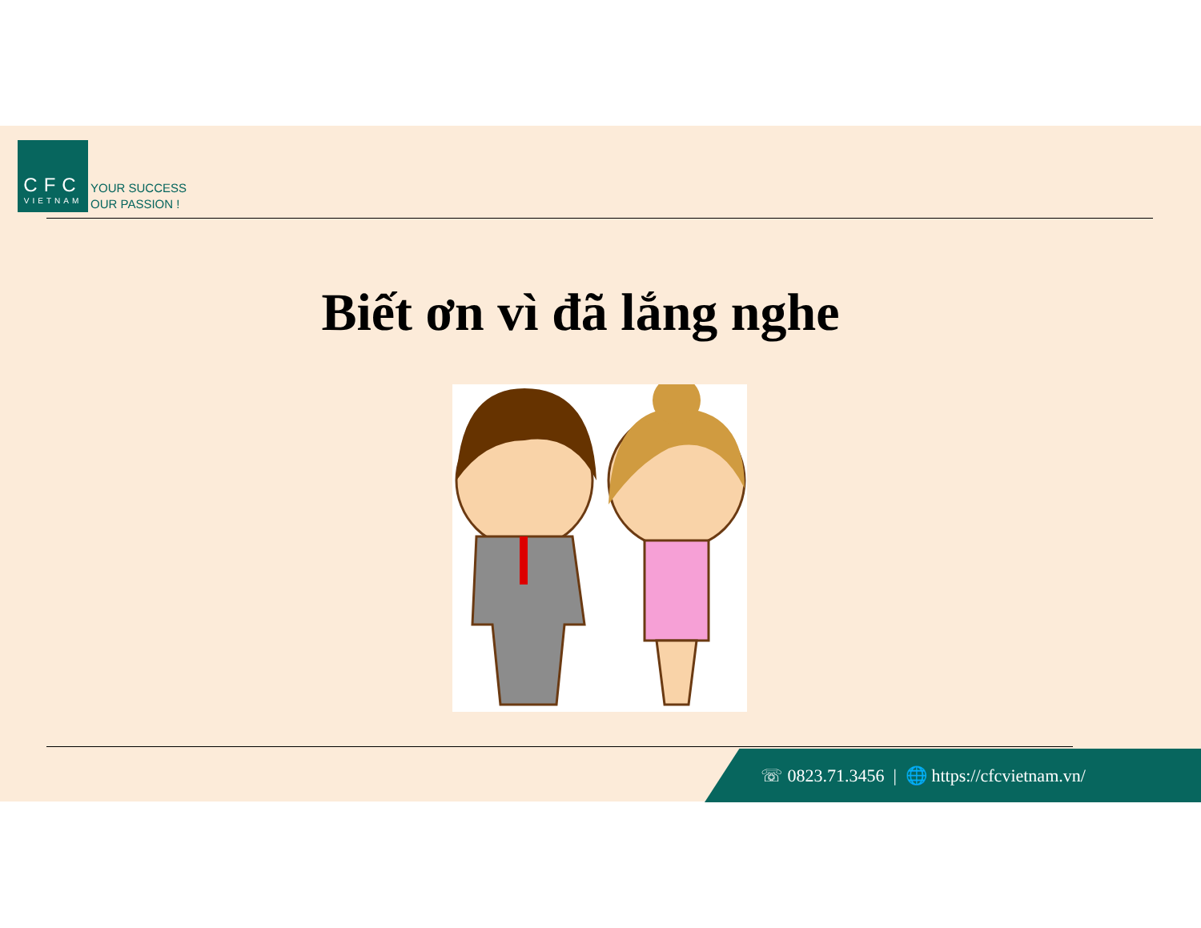CFC
VIETNAM
YOUR SUCCESS
OUR PASSION !
Biết ơn vì đã lắng nghe
☏ 0823.71.3456 | 🌐 https://cfcvietnam.vn/